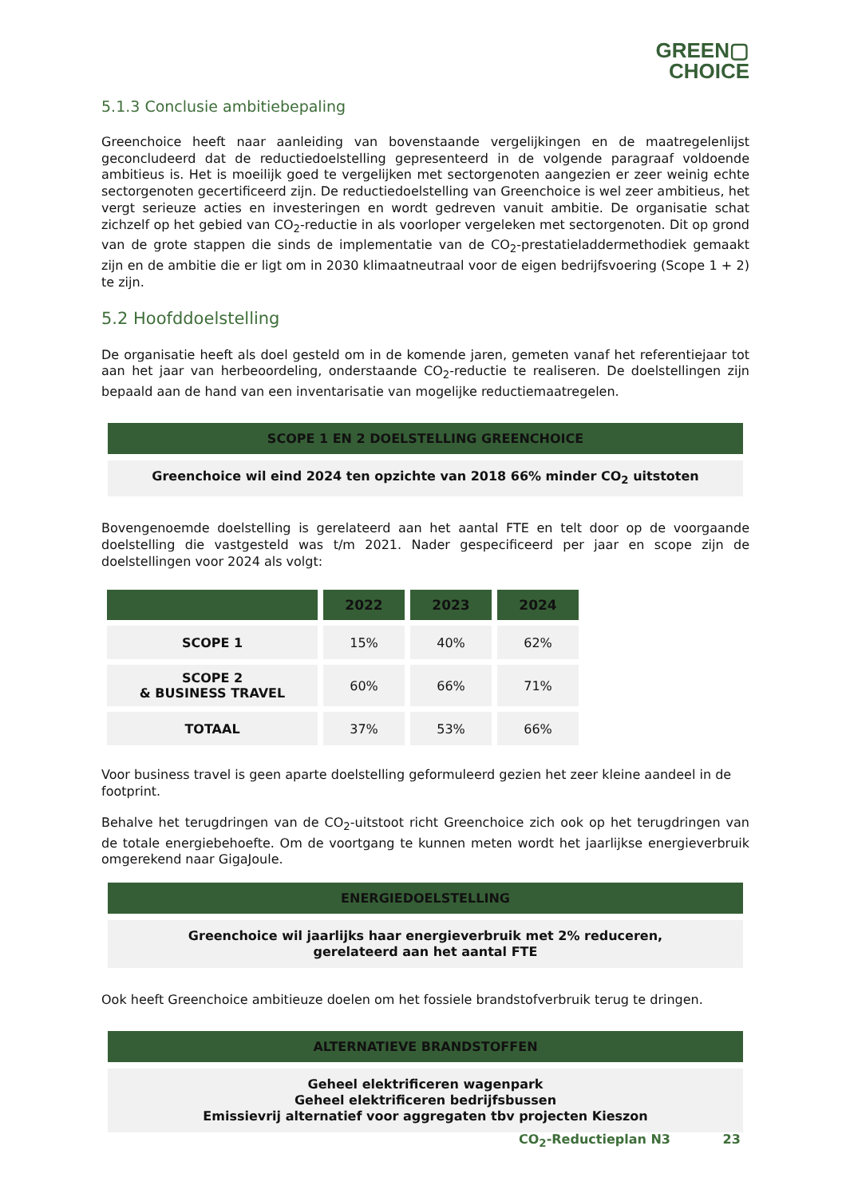GREEN▢
CHOICE
5.1.3 Conclusie ambitiebepaling
Greenchoice heeft naar aanleiding van bovenstaande vergelijkingen en de maatregelenlijst geconcludeerd dat de reductiedoelstelling gepresenteerd in de volgende paragraaf voldoende ambitieus is. Het is moeilijk goed te vergelijken met sectorgenoten aangezien er zeer weinig echte sectorgenoten gecertificeerd zijn. De reductiedoelstelling van Greenchoice is wel zeer ambitieus, het vergt serieuze acties en investeringen en wordt gedreven vanuit ambitie. De organisatie schat zichzelf op het gebied van CO<sub>2</sub>-reductie in als voorloper vergeleken met sectorgenoten. Dit op grond van de grote stappen die sinds de implementatie van de CO<sub>2</sub>-prestatieladdermethodiek gemaakt zijn en de ambitie die er ligt om in 2030 klimaatneutraal voor de eigen bedrijfsvoering (Scope 1 + 2) te zijn.
5.2 Hoofddoelstelling
De organisatie heeft als doel gesteld om in de komende jaren, gemeten vanaf het referentiejaar tot aan het jaar van herbeoordeling, onderstaande CO<sub>2</sub>-reductie te realiseren. De doelstellingen zijn bepaald aan de hand van een inventarisatie van mogelijke reductiemaatregelen.
SCOPE 1 EN 2 DOELSTELLING GREENCHOICE
Greenchoice wil eind 2024 ten opzichte van 2018 66% minder CO<sub>2</sub> uitstoten
Bovengenoemde doelstelling is gerelateerd aan het aantal FTE en telt door op de voorgaande doelstelling die vastgesteld was t/m 2021. Nader gespecificeerd per jaar en scope zijn de doelstellingen voor 2024 als volgt:
| | 2022 | 2023 | 2024 |
| --- | --- | --- | --- |
| SCOPE 1 | 15% | 40% | 62% |
| SCOPE 2 & BUSINESS TRAVEL | 60% | 66% | 71% |
| TOTAAL | 37% | 53% | 66% |
Voor business travel is geen aparte doelstelling geformuleerd gezien het zeer kleine aandeel in de footprint.
Behalve het terugdringen van de CO<sub>2</sub>-uitstoot richt Greenchoice zich ook op het terugdringen van de totale energiebehoefte. Om de voortgang te kunnen meten wordt het jaarlijkse energieverbruik omgerekend naar GigaJoule.
ENERGIEDOELSTELLING
Greenchoice wil jaarlijks haar energieverbruik met 2% reduceren,
gerelateerd aan het aantal FTE
Ook heeft Greenchoice ambitieuze doelen om het fossiele brandstofverbruik terug te dringen.
ALTERNATIEVE BRANDSTOFFEN
Geheel elektrificeren wagenpark
Geheel elektrificeren bedrijfsbussen
Emissievrij alternatief voor aggregaten tbv projecten Kieszon
CO<sub>2</sub>-Reductieplan N3 23